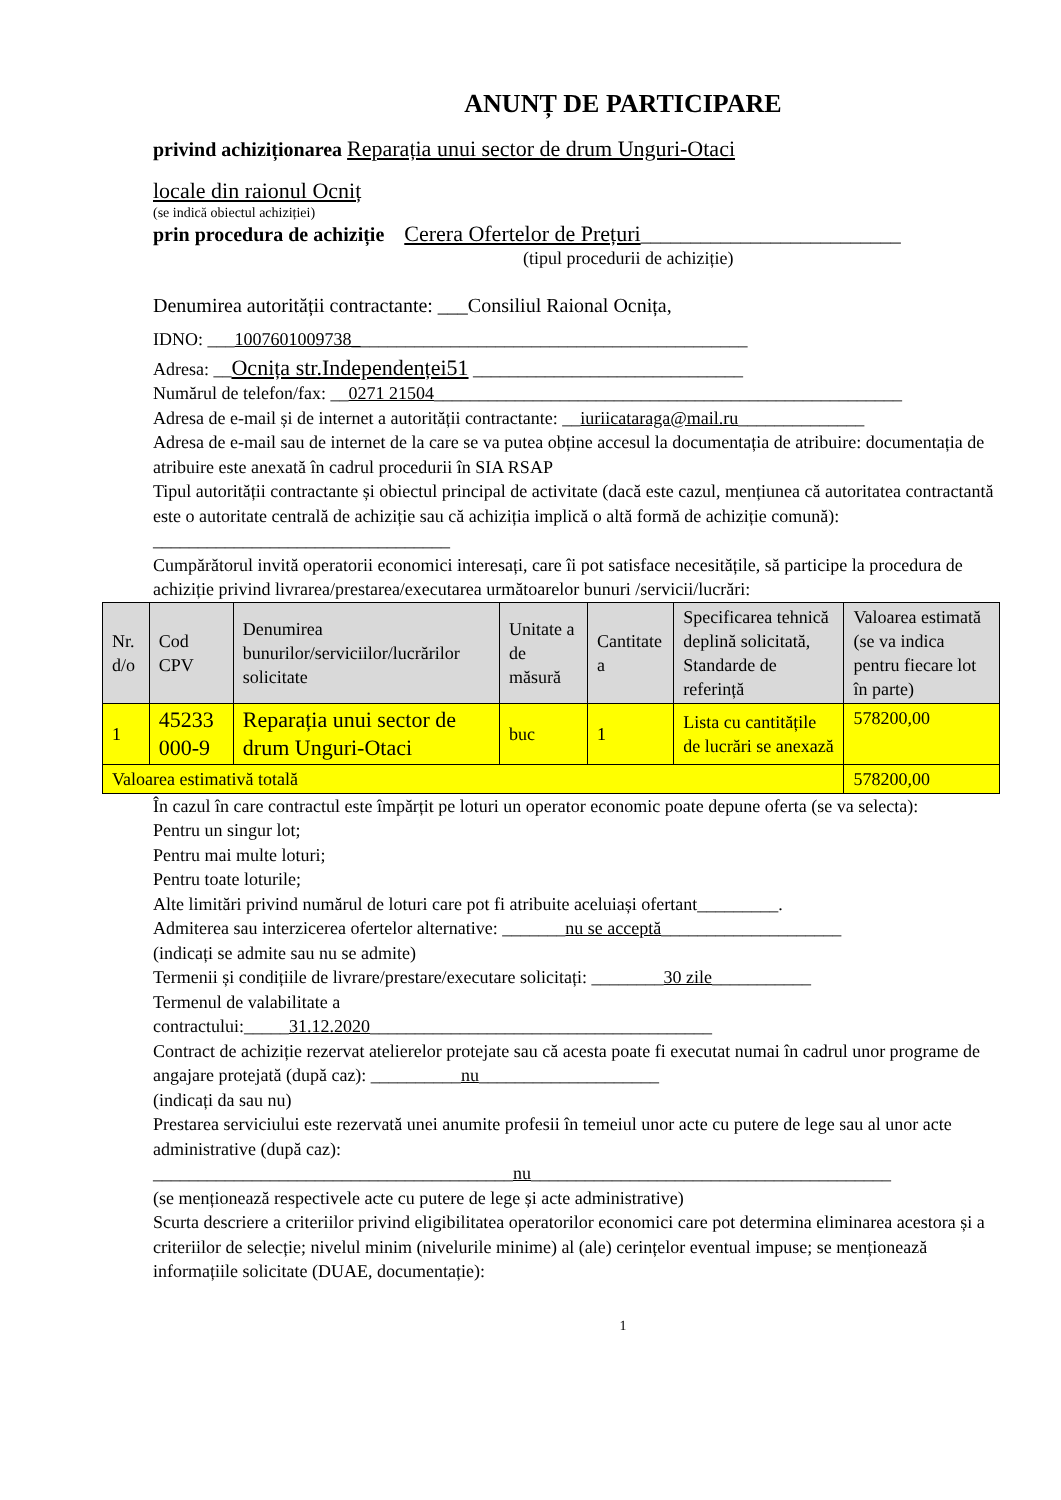ANUNȚ DE PARTICIPARE
privind achiziționarea Reparația unui sector de drum Unguri-Otaci
locale din raionul Ocniț
(se indică obiectul achiziției)
prin procedura de achiziție Cerera Ofertelor de Prețuri__________________________
(tipul procedurii de achiziție)
Denumirea autorității contractante: ___Consiliul Raional Ocnița,
IDNO: ___1007601009738____________________________________________
Adresa: __Ocnița str.Independenței51 ______________________________
Numărul de telefon/fax: __0271 21504____________________________________________________
Adresa de e-mail și de internet a autorității contractante: __iuriicataraga@mail.ru______________
Adresa de e-mail sau de internet de la care se va putea obține accesul la documentația de atribuire: documentația de atribuire este anexată în cadrul procedurii în SIA RSAP
Tipul autorității contractante și obiectul principal de activitate (dacă este cazul, mențiunea că autoritatea contractantă este o autoritate centrală de achiziție sau că achiziția implică o altă formă de achiziție comună): _________________________________
Cumpărătorul invită operatorii economici interesați, care îi pot satisface necesitățile, să participe la procedura de achiziție privind livrarea/prestarea/executarea următoarelor bunuri /servicii/lucrări:
| Nr. d/o | Cod CPV | Denumirea bunurilor/serviciilor/lucrărilor solicitate | Unitate a de măsură | Cantitate a | Specificarea tehnică deplină solicitată, Standarde de referință | Valoarea estimată (se va indica pentru fiecare lot în parte) |
| 1 | 45233 000-9 | Reparația unui sector de drum Unguri-Otaci | buc | 1 | Lista cu cantitățile de lucrări se anexază | 578200,00 |
| Valoarea estimativă totală | | | | | | 578200,00 |
În cazul în care contractul este împărțit pe loturi un operator economic poate depune oferta (se va selecta):
Pentru un singur lot;
Pentru mai multe loturi;
Pentru toate loturile;
Alte limitări privind numărul de loturi care pot fi atribuite aceluiași ofertant_________.
Admiterea sau interzicerea ofertelor alternative: _______nu se acceptă____________________
(indicați se admite sau nu se admite)
Termenii și condițiile de livrare/prestare/executare solicitați: ________30 zile___________
Termenul de valabilitate a
contractului:_____31.12.2020______________________________________
Contract de achiziție rezervat atelierelor protejate sau că acesta poate fi executat numai în cadrul unor programe de angajare protejată (după caz): __________nu____________________
(indicați da sau nu)
Prestarea serviciului este rezervată unei anumite profesii în temeiul unor acte cu putere de lege sau al unor acte administrative (după caz):
________________________________________nu________________________________________
(se menționează respectivele acte cu putere de lege și acte administrative)
Scurta descriere a criteriilor privind eligibilitatea operatorilor economici care pot determina eliminarea acestora și a criteriilor de selecție; nivelul minim (nivelurile minime) al (ale) cerințelor eventual impuse; se menționează informațiile solicitate (DUAE, documentație):
1